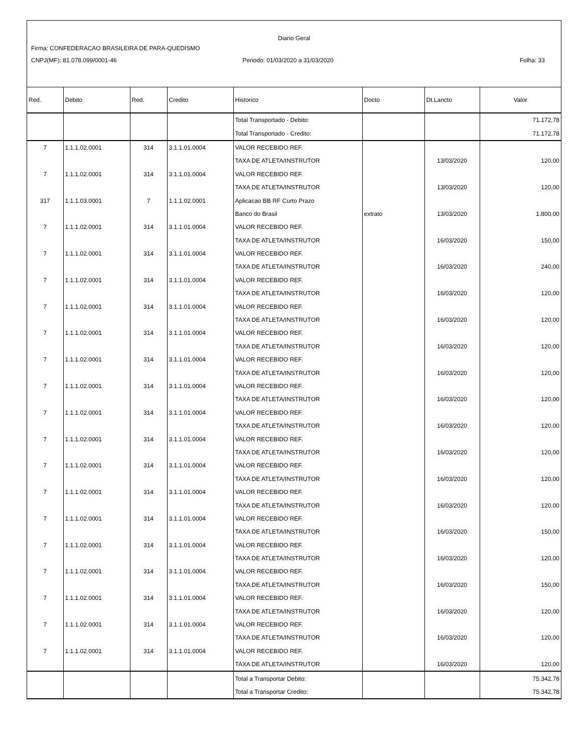Diario Geral
Firma: CONFEDERACAO BRASILEIRA DE PARA-QUEDISMO
CNPJ(MF): 81.078.099/0001-46 Periodo: 01/03/2020 a 31/03/2020
Folha: 33
| Red. | Debito | Red. | Credito | Historico | Docto | Dt.Lancto | Valor |
| --- | --- | --- | --- | --- | --- | --- | --- |
| | | | | Total Transportado - Debito: | | | 71.172,78 |
| | | | | Total Transportado - Credito: | | | 71.172,78 |
| 7 | 1.1.1.02.0001 | 314 | 3.1.1.01.0004 | VALOR RECEBIDO REF. | | | |
| | | | | TAXA DE ATLETA/INSTRUTOR | | 13/03/2020 | 120,00 |
| 7 | 1.1.1.02.0001 | 314 | 3.1.1.01.0004 | VALOR RECEBIDO REF. | | | |
| | | | | TAXA DE ATLETA/INSTRUTOR | | 13/03/2020 | 120,00 |
| 317 | 1.1.1.03.0001 | 7 | 1.1.1.02.0001 | Aplicacao BB RF Curto Prazo | | | |
| | | | | Banco do Brasil | extrato | 13/03/2020 | 1.800,00 |
| 7 | 1.1.1.02.0001 | 314 | 3.1.1.01.0004 | VALOR RECEBIDO REF. | | | |
| | | | | TAXA DE ATLETA/INSTRUTOR | | 16/03/2020 | 150,00 |
| 7 | 1.1.1.02.0001 | 314 | 3.1.1.01.0004 | VALOR RECEBIDO REF. | | | |
| | | | | TAXA DE ATLETA/INSTRUTOR | | 16/03/2020 | 240,00 |
| 7 | 1.1.1.02.0001 | 314 | 3.1.1.01.0004 | VALOR RECEBIDO REF. | | | |
| | | | | TAXA DE ATLETA/INSTRUTOR | | 16/03/2020 | 120,00 |
| 7 | 1.1.1.02.0001 | 314 | 3.1.1.01.0004 | VALOR RECEBIDO REF. | | | |
| | | | | TAXA DE ATLETA/INSTRUTOR | | 16/03/2020 | 120,00 |
| 7 | 1.1.1.02.0001 | 314 | 3.1.1.01.0004 | VALOR RECEBIDO REF. | | | |
| | | | | TAXA DE ATLETA/INSTRUTOR | | 16/03/2020 | 120,00 |
| 7 | 1.1.1.02.0001 | 314 | 3.1.1.01.0004 | VALOR RECEBIDO REF. | | | |
| | | | | TAXA DE ATLETA/INSTRUTOR | | 16/03/2020 | 120,00 |
| 7 | 1.1.1.02.0001 | 314 | 3.1.1.01.0004 | VALOR RECEBIDO REF. | | | |
| | | | | TAXA DE ATLETA/INSTRUTOR | | 16/03/2020 | 120,00 |
| 7 | 1.1.1.02.0001 | 314 | 3.1.1.01.0004 | VALOR RECEBIDO REF. | | | |
| | | | | TAXA DE ATLETA/INSTRUTOR | | 16/03/2020 | 120,00 |
| 7 | 1.1.1.02.0001 | 314 | 3.1.1.01.0004 | VALOR RECEBIDO REF. | | | |
| | | | | TAXA DE ATLETA/INSTRUTOR | | 16/03/2020 | 120,00 |
| 7 | 1.1.1.02.0001 | 314 | 3.1.1.01.0004 | VALOR RECEBIDO REF. | | | |
| | | | | TAXA DE ATLETA/INSTRUTOR | | 16/03/2020 | 120,00 |
| 7 | 1.1.1.02.0001 | 314 | 3.1.1.01.0004 | VALOR RECEBIDO REF. | | | |
| | | | | TAXA DE ATLETA/INSTRUTOR | | 16/03/2020 | 120,00 |
| 7 | 1.1.1.02.0001 | 314 | 3.1.1.01.0004 | VALOR RECEBIDO REF. | | | |
| | | | | TAXA DE ATLETA/INSTRUTOR | | 16/03/2020 | 150,00 |
| 7 | 1.1.1.02.0001 | 314 | 3.1.1.01.0004 | VALOR RECEBIDO REF. | | | |
| | | | | TAXA DE ATLETA/INSTRUTOR | | 16/03/2020 | 120,00 |
| 7 | 1.1.1.02.0001 | 314 | 3.1.1.01.0004 | VALOR RECEBIDO REF. | | | |
| | | | | TAXA DE ATLETA/INSTRUTOR | | 16/03/2020 | 150,00 |
| 7 | 1.1.1.02.0001 | 314 | 3.1.1.01.0004 | VALOR RECEBIDO REF. | | | |
| | | | | TAXA DE ATLETA/INSTRUTOR | | 16/03/2020 | 120,00 |
| 7 | 1.1.1.02.0001 | 314 | 3.1.1.01.0004 | VALOR RECEBIDO REF. | | | |
| | | | | TAXA DE ATLETA/INSTRUTOR | | 16/03/2020 | 120,00 |
| 7 | 1.1.1.02.0001 | 314 | 3.1.1.01.0004 | VALOR RECEBIDO REF. | | | |
| | | | | TAXA DE ATLETA/INSTRUTOR | | 16/03/2020 | 120,00 |
| | | | | Total a Transportar Debito: | | | 75.342,78 |
| | | | | Total a Transportar Credito: | | | 75.342,78 |